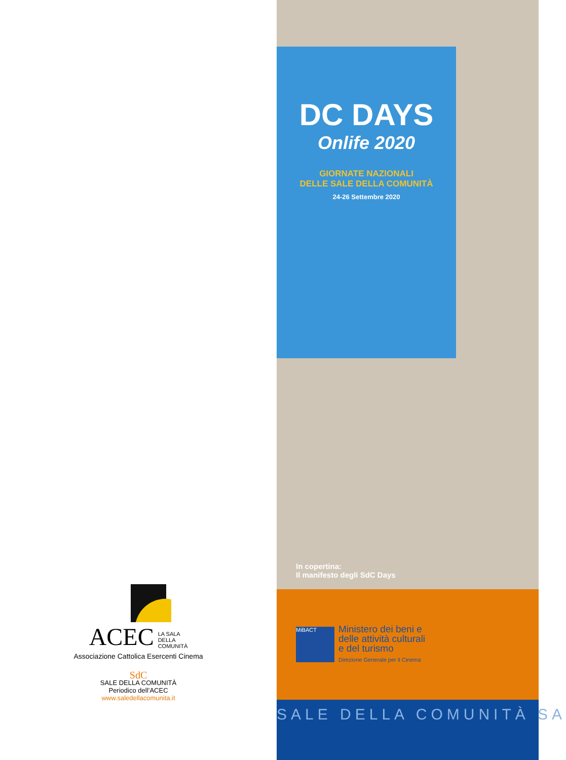ACEC LA SALA
DELLA
COMUNITÀ
Associazione Cattolica Esercenti Cinema
SdC
SALE DELLA COMUNITÀ
Periodico dell’ACEC
www.saledellacomunita.it
DC DAYS
Onlife 2020
GIORNATE NAZIONALI
DELLE SALE DELLA COMUNITÀ
24-26 Settembre 2020
In copertina:
Il manifesto degli SdC Days
MiBACT
Ministero dei beni e
delle attività culturali
e del turismo
Direzione Generale per il Cinema
SALE DELLA COMUNITÀ SA